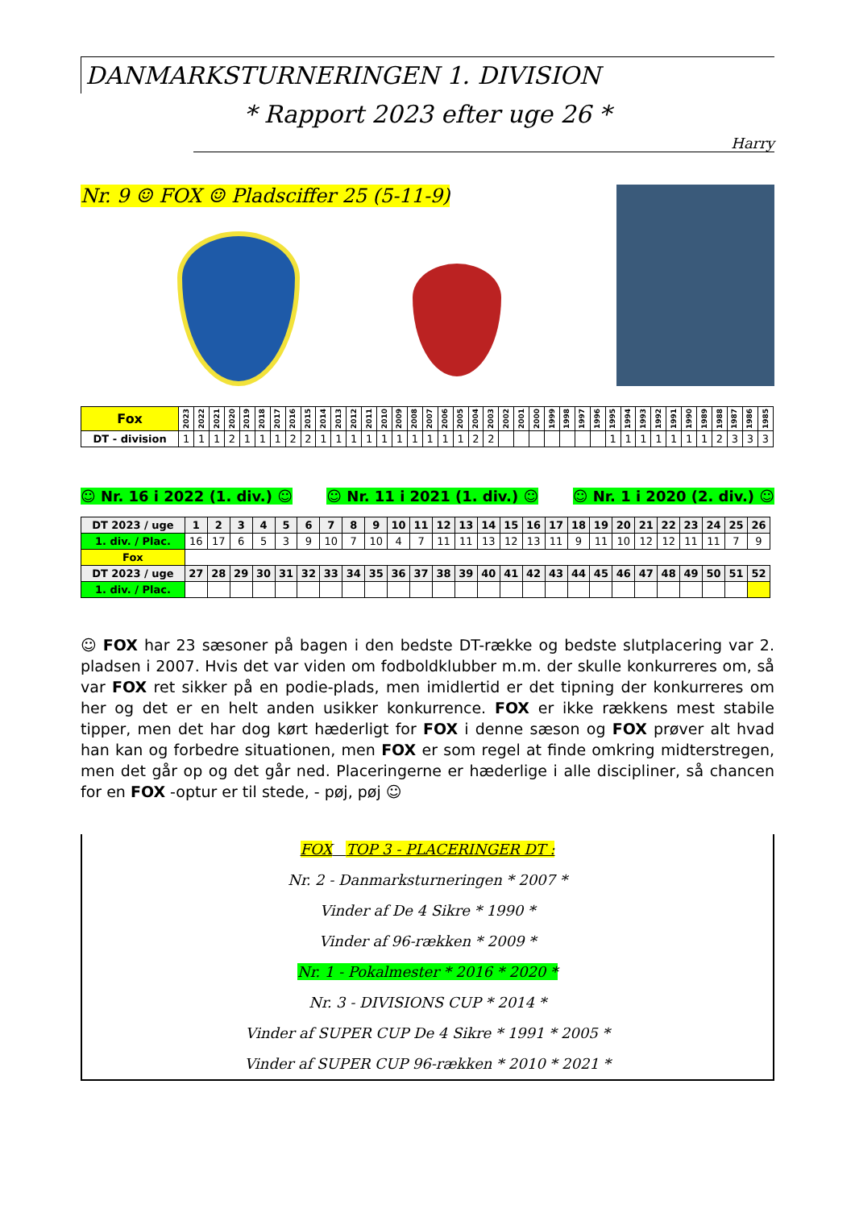DANMARKSTURNERINGEN 1. DIVISION
* Rapport 2023 efter uge 26 *
Harry
Nr. 9 ☺ FOX ☺ Pladsciffer 25 (5-11-9)
| Fox | 2023 | 2022 | 2021 | 2020 | 2019 | 2018 | 2017 | 2016 | 2015 | 2014 | 2013 | 2012 | 2011 | 2010 | 2009 | 2008 | 2007 | 2006 | 2005 | 2004 | 2003 | 2002 | 2001 | 2000 | 1999 | 1998 | 1997 | 1996 | 1995 | 1994 | 1993 | 1992 | 1991 | 1990 | 1989 | 1988 | 1987 | 1986 | 1985 |
| --- | --- | --- | --- | --- | --- | --- | --- | --- | --- | --- | --- | --- | --- | --- | --- | --- | --- | --- | --- | --- | --- | --- | --- | --- | --- | --- | --- | --- | --- | --- | --- | --- | --- | --- | --- | --- | --- | --- | --- |
| DT - division | 1 | 1 | 1 | 2 | 1 | 1 | 1 | 2 | 2 | 1 | 1 | 1 | 1 | 1 | 1 | 1 | 1 | 1 | 1 | 2 | 2 | | | | | | | | 1 | 1 | 1 | 1 | 1 | 1 | 1 | 2 | 3 | 3 | 3 |
☺ Nr. 16 i 2022 (1. div.) ☺ ☺ Nr. 11 i 2021 (1. div.) ☺ ☺ Nr. 1 i 2020 (2. div.) ☺
| DT 2023 / uge | 1 | 2 | 3 | 4 | 5 | 6 | 7 | 8 | 9 | 10 | 11 | 12 | 13 | 14 | 15 | 16 | 17 | 18 | 19 | 20 | 21 | 22 | 23 | 24 | 25 | 26 |
| --- | --- | --- | --- | --- | --- | --- | --- | --- | --- | --- | --- | --- | --- | --- | --- | --- | --- | --- | --- | --- | --- | --- | --- | --- | --- | --- |
| 1. div. / Plac. | 16 | 17 | 6 | 5 | 3 | 9 | 10 | 7 | 10 | 4 | 7 | 11 | 11 | 13 | 12 | 13 | 11 | 9 | 11 | 10 | 12 | 12 | 11 | 11 | 7 | 9 |
| Fox | | | | | | | | | | | | | | | | | | | | | | | | | | |
| DT 2023 / uge | 27 | 28 | 29 | 30 | 31 | 32 | 33 | 34 | 35 | 36 | 37 | 38 | 39 | 40 | 41 | 42 | 43 | 44 | 45 | 46 | 47 | 48 | 49 | 50 | 51 | 52 |
| 1. div. / Plac. | | | | | | | | | | | | | | | | | | | | | | | | | | |
☺ FOX har 23 sæsoner på bagen i den bedste DT-række og bedste slutplacering var 2. pladsen i 2007. Hvis det var viden om fodboldklubber m.m. der skulle konkurreres om, så var FOX ret sikker på en podie-plads, men imidlertid er det tipning der konkurreres om her og det er en helt anden usikker konkurrence. FOX er ikke rækkens mest stabile tipper, men det har dog kørt hæderligt for FOX i denne sæson og FOX prøver alt hvad han kan og forbedre situationen, men FOX er som regel at finde omkring midterstregen, men det går op og det går ned. Placeringerne er hæderlige i alle discipliner, så chancen for en FOX -optur er til stede, - pøj, pøj ☺
FOX TOP 3 - PLACERINGER DT :
Nr. 2 - Danmarksturneringen * 2007 *
Vinder af De 4 Sikre * 1990 *
Vinder af 96-rækken * 2009 *
Nr. 1 - Pokalmester * 2016 * 2020 *
Nr. 3 - DIVISIONS CUP * 2014 *
Vinder af SUPER CUP De 4 Sikre * 1991 * 2005 *
Vinder af SUPER CUP 96-rækken * 2010 * 2021 *